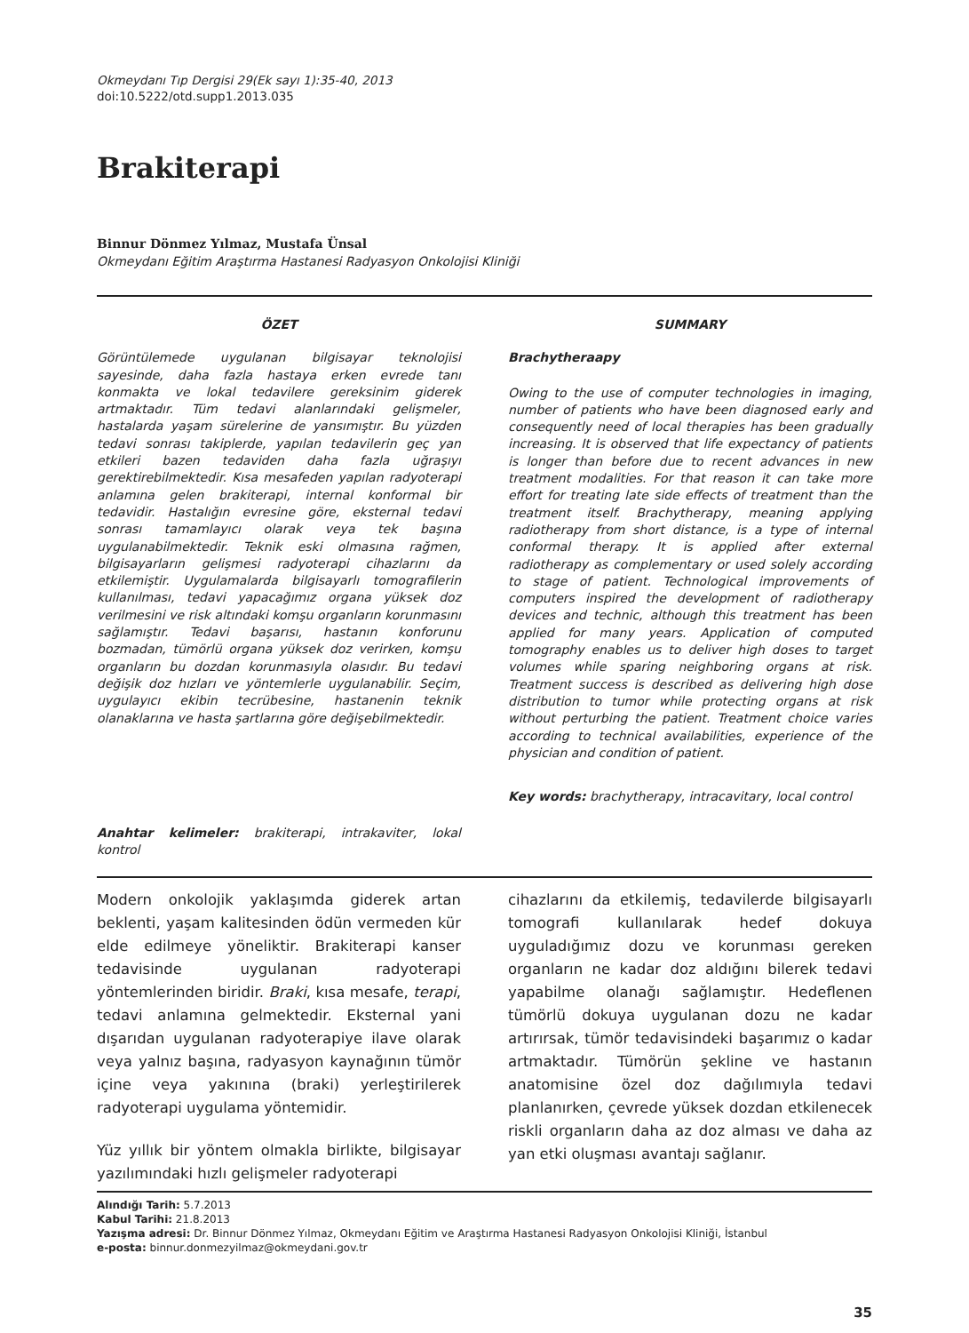Okmeydanı Tıp Dergisi 29(Ek sayı 1):35-40, 2013
doi:10.5222/otd.supp1.2013.035
Brakiterapi
Binnur Dönmez Yılmaz, Mustafa Ünsal
Okmeydanı Eğitim Araştırma Hastanesi Radyasyon Onkolojisi Kliniği
ÖZET
Görüntülemede uygulanan bilgisayar teknolojisi sayesinde, daha fazla hastaya erken evrede tanı konmakta ve lokal tedavilere gereksinim giderek artmaktadır. Tüm tedavi alanlarındaki gelişmeler, hastalarda yaşam sürelerine de yansımıştır. Bu yüzden tedavi sonrası takiplerde, yapılan tedavilerin geç yan etkileri bazen tedaviden daha fazla uğraşıyı gerektirebilmektedir. Kısa mesafeden yapılan radyoterapi anlamına gelen brakiterapi, internal konformal bir tedavidir. Hastalığın evresine göre, eksternal tedavi sonrası tamamlayıcı olarak veya tek başına uygulanabilmektedir. Teknik eski olmasına rağmen, bilgisayarların gelişmesi radyoterapi cihazlarını da etkilemiştir. Uygulamalarda bilgisayarlı tomografilerin kullanılması, tedavi yapacağımız organa yüksek doz verilmesini ve risk altındaki komşu organların korunmasını sağlamıştır. Tedavi başarısı, hastanın konforunu bozmadan, tümörlü organa yüksek doz verirken, komşu organların bu dozdan korunmasıyla olasıdır. Bu tedavi değişik doz hızları ve yöntemlerle uygulanabilir. Seçim, uygulayıcı ekibin tecrübesine, hastanenin teknik olanaklarına ve hasta şartlarına göre değişebilmektedir.
Anahtar kelimeler: brakiterapi, intrakaviter, lokal kontrol
SUMMARY
Brachytheraapy
Owing to the use of computer technologies in imaging, number of patients who have been diagnosed early and consequently need of local therapies has been gradually increasing. It is observed that life expectancy of patients is longer than before due to recent advances in new treatment modalities. For that reason it can take more effort for treating late side effects of treatment than the treatment itself. Brachytherapy, meaning applying radiotherapy from short distance, is a type of internal conformal therapy. It is applied after external radiotherapy as complementary or used solely according to stage of patient. Technological improvements of computers inspired the development of radiotherapy devices and technic, although this treatment has been applied for many years. Application of computed tomography enables us to deliver high doses to target volumes while sparing neighboring organs at risk. Treatment success is described as delivering high dose distribution to tumor while protecting organs at risk without perturbing the patient. Treatment choice varies according to technical availabilities, experience of the physician and condition of patient.
Key words: brachytherapy, intracavitary, local control
Modern onkolojik yaklaşımda giderek artan beklenti, yaşam kalitesinden ödün vermeden kür elde edilmeye yöneliktir. Brakiterapi kanser tedavisinde uygulanan radyoterapi yöntemlerinden biridir. Braki, kısa mesafe, terapi, tedavi anlamına gelmektedir. Eksternal yani dışarıdan uygulanan radyoterapiye ilave olarak veya yalnız başına, radyasyon kaynağının tümör içine veya yakınına (braki) yerleştirilerek radyoterapi uygulama yöntemidir.
Yüz yıllık bir yöntem olmakla birlikte, bilgisayar yazılımındaki hızlı gelişmeler radyoterapi
cihazlarını da etkilemiş, tedavilerde bilgisayarlı tomografi kullanılarak hedef dokuya uyguladığımız dozu ve korunması gereken organların ne kadar doz aldığını bilerek tedavi yapabilme olanağı sağlamıştır. Hedeflenen tümörlü dokuya uygulanan dozu ne kadar artırırsak, tümör tedavisindeki başarımız o kadar artmaktadır. Tümörün şekline ve hastanın anatomisine özel doz dağılımıyla tedavi planlanırken, çevrede yüksek dozdan etkilenecek riskli organların daha az doz alması ve daha az yan etki oluşması avantajı sağlanır.
Alındığı Tarih: 5.7.2013
Kabul Tarihi: 21.8.2013
Yazışma adresi: Dr. Binnur Dönmez Yılmaz, Okmeydanı Eğitim ve Araştırma Hastanesi Radyasyon Onkolojisi Kliniği, İstanbul
e-posta: binnur.donmezyilmaz@okmeydani.gov.tr
35